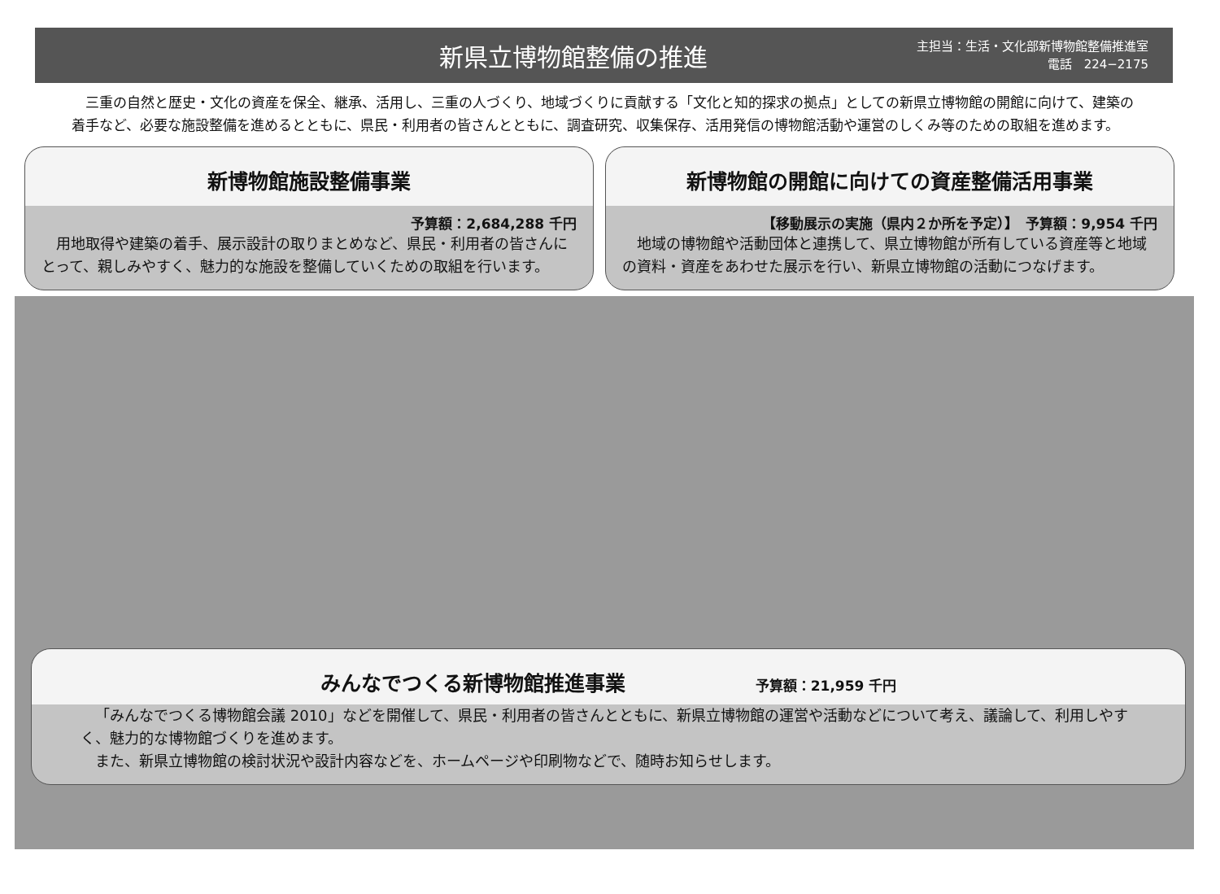新県立博物館整備の推進
主担当：生活・文化部新博物館整備推進室
電話　224−2175
三重の自然と歴史・文化の資産を保全、継承、活用し、三重の人づくり、地域づくりに貢献する「文化と知的探求の拠点」としての新県立博物館の開館に向けて、建築の着手など、必要な施設整備を進めるとともに、県民・利用者の皆さんとともに、調査研究、収集保存、活用発信の博物館活動や運営のしくみ等のための取組を進めます。
新博物館施設整備事業
予算額：2,684,288 千円
　用地取得や建築の着手、展示設計の取りまとめなど、県民・利用者の皆さんにとって、親しみやすく、魅力的な施設を整備していくための取組を行います。
新博物館の開館に向けての資産整備活用事業
【移動展示の実施（県内２か所を予定）】　予算額：9,954 千円
　地域の博物館や活動団体と連携して、県立博物館が所有している資産等と地域の資料・資産をあわせた展示を行い、新県立博物館の活動につなげます。
みんなでつくる新博物館推進事業 予算額：21,959 千円
「みんなでつくる博物館会議 2010」などを開催して、県民・利用者の皆さんとともに、新県立博物館の運営や活動などについて考え、議論して、利用しやすく、魅力的な博物館づくりを進めます。
また、新県立博物館の検討状況や設計内容などを、ホームページや印刷物などで、随時お知らせします。